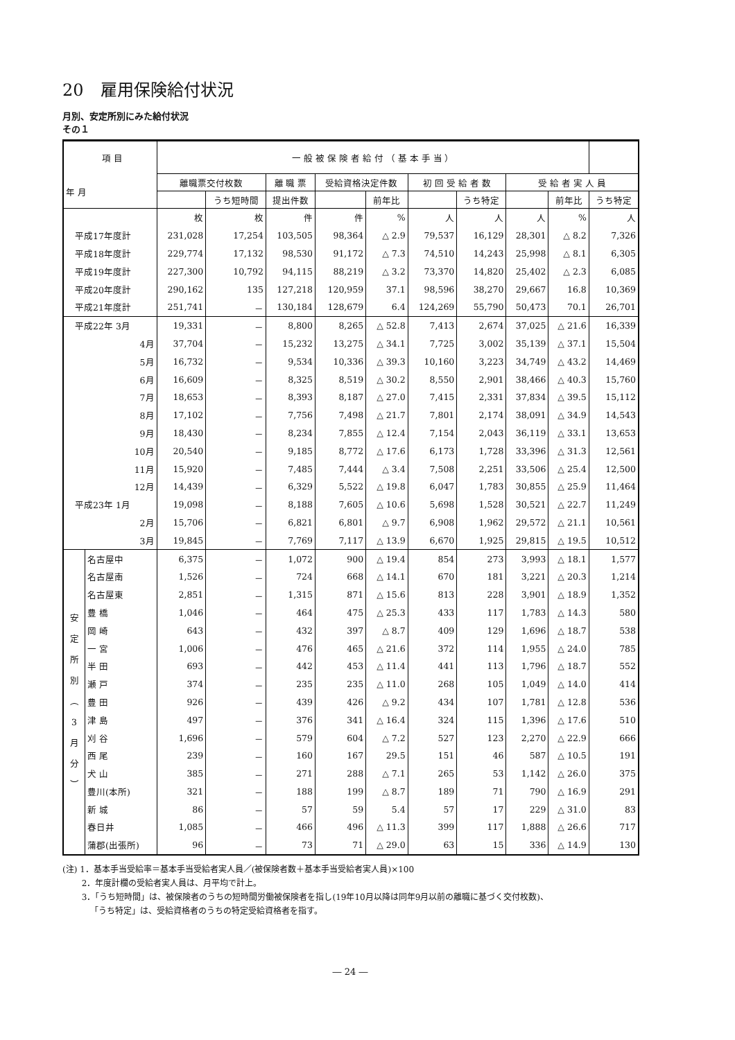20　雇用保険給付状況
月別、安定所別にみた給付状況
その１
| 項 目 年 月 | | 一 般 被 保 険 者 給 付 （ 基 本 手 当 ） | | | | | | | | | |
| --- | --- | --- | --- | --- | --- | --- | --- | --- | --- | --- | --- |
| | | 離職票交付枚数 | | 離 職 票 | 受給資格決定件数 | | 初 回 受 給 者 数 | | 受 給 者 実 人 員 | | |
| | | | うち短時間 | 提出件数 | | 前年比 | | うち特定 | | 前年比 | うち特定 |
| | | 枚 | 枚 | 件 | 件 | % | 人 | 人 | 人 | % | 人 |
| 平成17年度計 | | 231,028 | 17,254 | 103,505 | 98,364 | △ 2.9 | 79,537 | 16,129 | 28,301 | △ 8.2 | 7,326 |
| 平成18年度計 | | 229,774 | 17,132 | 98,530 | 91,172 | △ 7.3 | 74,510 | 14,243 | 25,998 | △ 8.1 | 6,305 |
| 平成19年度計 | | 227,300 | 10,792 | 94,115 | 88,219 | △ 3.2 | 73,370 | 14,820 | 25,402 | △ 2.3 | 6,085 |
| 平成20年度計 | | 290,162 | 135 | 127,218 | 120,959 | 37.1 | 98,596 | 38,270 | 29,667 | 16.8 | 10,369 |
| 平成21年度計 | | 251,741 | － | 130,184 | 128,679 | 6.4 | 124,269 | 55,790 | 50,473 | 70.1 | 26,701 |
| 平成22年 3月 | | 19,331 | － | 8,800 | 8,265 | △ 52.8 | 7,413 | 2,674 | 37,025 | △ 21.6 | 16,339 |
| 4月 | | 37,704 | － | 15,232 | 13,275 | △ 34.1 | 7,725 | 3,002 | 35,139 | △ 37.1 | 15,504 |
| 5月 | | 16,732 | － | 9,534 | 10,336 | △ 39.3 | 10,160 | 3,223 | 34,749 | △ 43.2 | 14,469 |
| 6月 | | 16,609 | － | 8,325 | 8,519 | △ 30.2 | 8,550 | 2,901 | 38,466 | △ 40.3 | 15,760 |
| 7月 | | 18,653 | － | 8,393 | 8,187 | △ 27.0 | 7,415 | 2,331 | 37,834 | △ 39.5 | 15,112 |
| 8月 | | 17,102 | － | 7,756 | 7,498 | △ 21.7 | 7,801 | 2,174 | 38,091 | △ 34.9 | 14,543 |
| 9月 | | 18,430 | － | 8,234 | 7,855 | △ 12.4 | 7,154 | 2,043 | 36,119 | △ 33.1 | 13,653 |
| 10月 | | 20,540 | － | 9,185 | 8,772 | △ 17.6 | 6,173 | 1,728 | 33,396 | △ 31.3 | 12,561 |
| 11月 | | 15,920 | － | 7,485 | 7,444 | △ 3.4 | 7,508 | 2,251 | 33,506 | △ 25.4 | 12,500 |
| 12月 | | 14,439 | － | 6,329 | 5,522 | △ 19.8 | 6,047 | 1,783 | 30,855 | △ 25.9 | 11,464 |
| 平成23年 1月 | | 19,098 | － | 8,188 | 7,605 | △ 10.6 | 5,698 | 1,528 | 30,521 | △ 22.7 | 11,249 |
| 2月 | | 15,706 | － | 6,821 | 6,801 | △ 9.7 | 6,908 | 1,962 | 29,572 | △ 21.1 | 10,561 |
| 3月 | | 19,845 | － | 7,769 | 7,117 | △ 13.9 | 6,670 | 1,925 | 29,815 | △ 19.5 | 10,512 |
| 安 定 所 別 ︵ 3 月 分 ︶ | 名古屋中 | 6,375 | － | 1,072 | 900 | △ 19.4 | 854 | 273 | 3,993 | △ 18.1 | 1,577 |
| | 名古屋南 | 1,526 | － | 724 | 668 | △ 14.1 | 670 | 181 | 3,221 | △ 20.3 | 1,214 |
| | 名古屋東 | 2,851 | － | 1,315 | 871 | △ 15.6 | 813 | 228 | 3,901 | △ 18.9 | 1,352 |
| | 豊 橋 | 1,046 | － | 464 | 475 | △ 25.3 | 433 | 117 | 1,783 | △ 14.3 | 580 |
| | 岡 崎 | 643 | － | 432 | 397 | △ 8.7 | 409 | 129 | 1,696 | △ 18.7 | 538 |
| | 一 宮 | 1,006 | － | 476 | 465 | △ 21.6 | 372 | 114 | 1,955 | △ 24.0 | 785 |
| | 半 田 | 693 | － | 442 | 453 | △ 11.4 | 441 | 113 | 1,796 | △ 18.7 | 552 |
| | 瀬 戸 | 374 | － | 235 | 235 | △ 11.0 | 268 | 105 | 1,049 | △ 14.0 | 414 |
| | 豊 田 | 926 | － | 439 | 426 | △ 9.2 | 434 | 107 | 1,781 | △ 12.8 | 536 |
| | 津 島 | 497 | － | 376 | 341 | △ 16.4 | 324 | 115 | 1,396 | △ 17.6 | 510 |
| | 刈 谷 | 1,696 | － | 579 | 604 | △ 7.2 | 527 | 123 | 2,270 | △ 22.9 | 666 |
| | 西 尾 | 239 | － | 160 | 167 | 29.5 | 151 | 46 | 587 | △ 10.5 | 191 |
| | 犬 山 | 385 | － | 271 | 288 | △ 7.1 | 265 | 53 | 1,142 | △ 26.0 | 375 |
| | 豊川(本所) | 321 | － | 188 | 199 | △ 8.7 | 189 | 71 | 790 | △ 16.9 | 291 |
| | 新 城 | 86 | － | 57 | 59 | 5.4 | 57 | 17 | 229 | △ 31.0 | 83 |
| | 春日井 | 1,085 | － | 466 | 496 | △ 11.3 | 399 | 117 | 1,888 | △ 26.6 | 717 |
| | 蒲郡(出張所) | 96 | － | 73 | 71 | △ 29.0 | 63 | 15 | 336 | △ 14.9 | 130 |
(注) 1．基本手当受給率＝基本手当受給者実人員／(被保険者数＋基本手当受給者実人員)×100
　　 2．年度計欄の受給者実人員は、月平均で計上。
　　 3．「うち短時間」は、被保険者のうちの短時間労働被保険者を指し(19年10月以降は同年9月以前の離職に基づく交付枚数)、
　　　 「うち特定」は、受給資格者のうちの特定受給資格者を指す。
― 24 ―